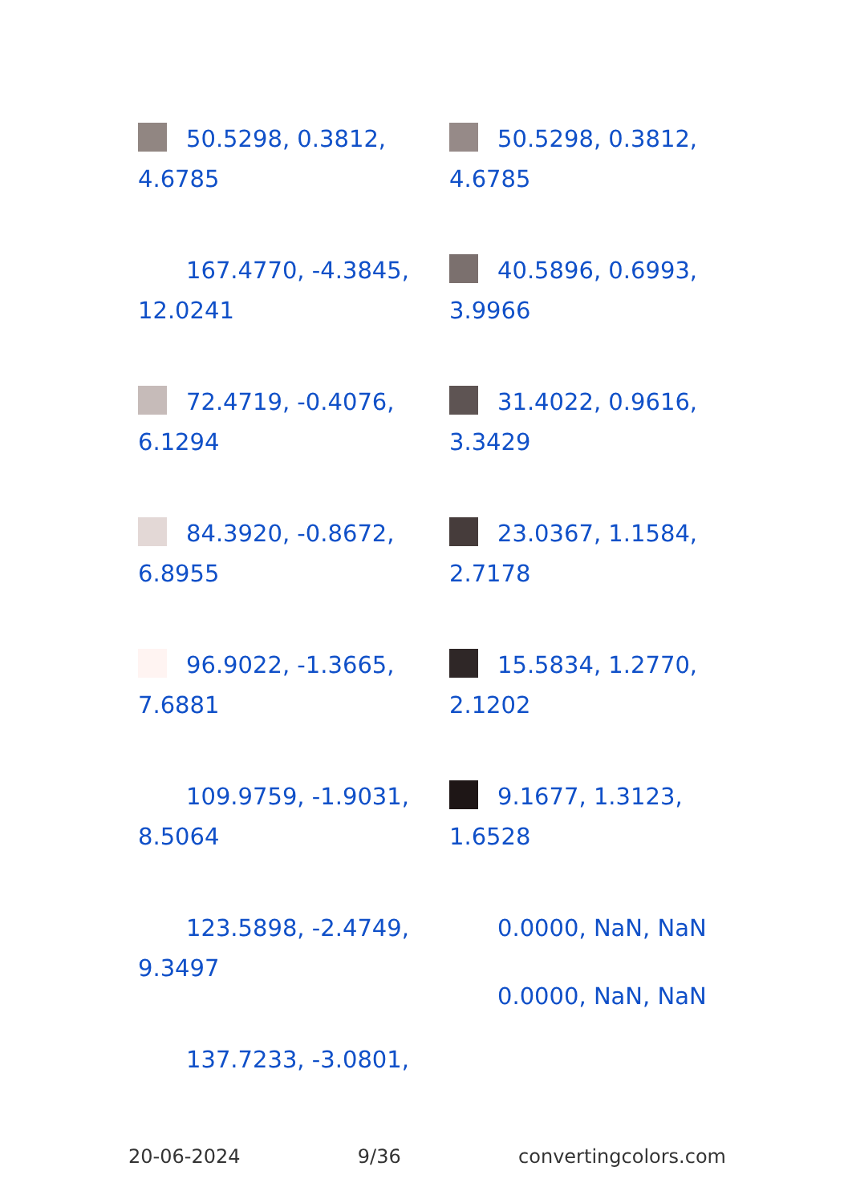50.5298, 0.3812,
4.6785
50.5298, 0.3812,
4.6785
167.4770, -4.3845,
12.0241
40.5896, 0.6993,
3.9966
72.4719, -0.4076,
6.1294
31.4022, 0.9616,
3.3429
84.3920, -0.8672,
6.8955
23.0367, 1.1584,
2.7178
96.9022, -1.3665,
7.6881
15.5834, 1.2770,
2.1202
109.9759, -1.9031,
8.5064
9.1677, 1.3123,
1.6528
123.5898, -2.4749,
9.3497
0.0000, NaN, NaN
0.0000, NaN, NaN
137.7233, -3.0801,
20-06-2024 9/36 convertingcolors.com